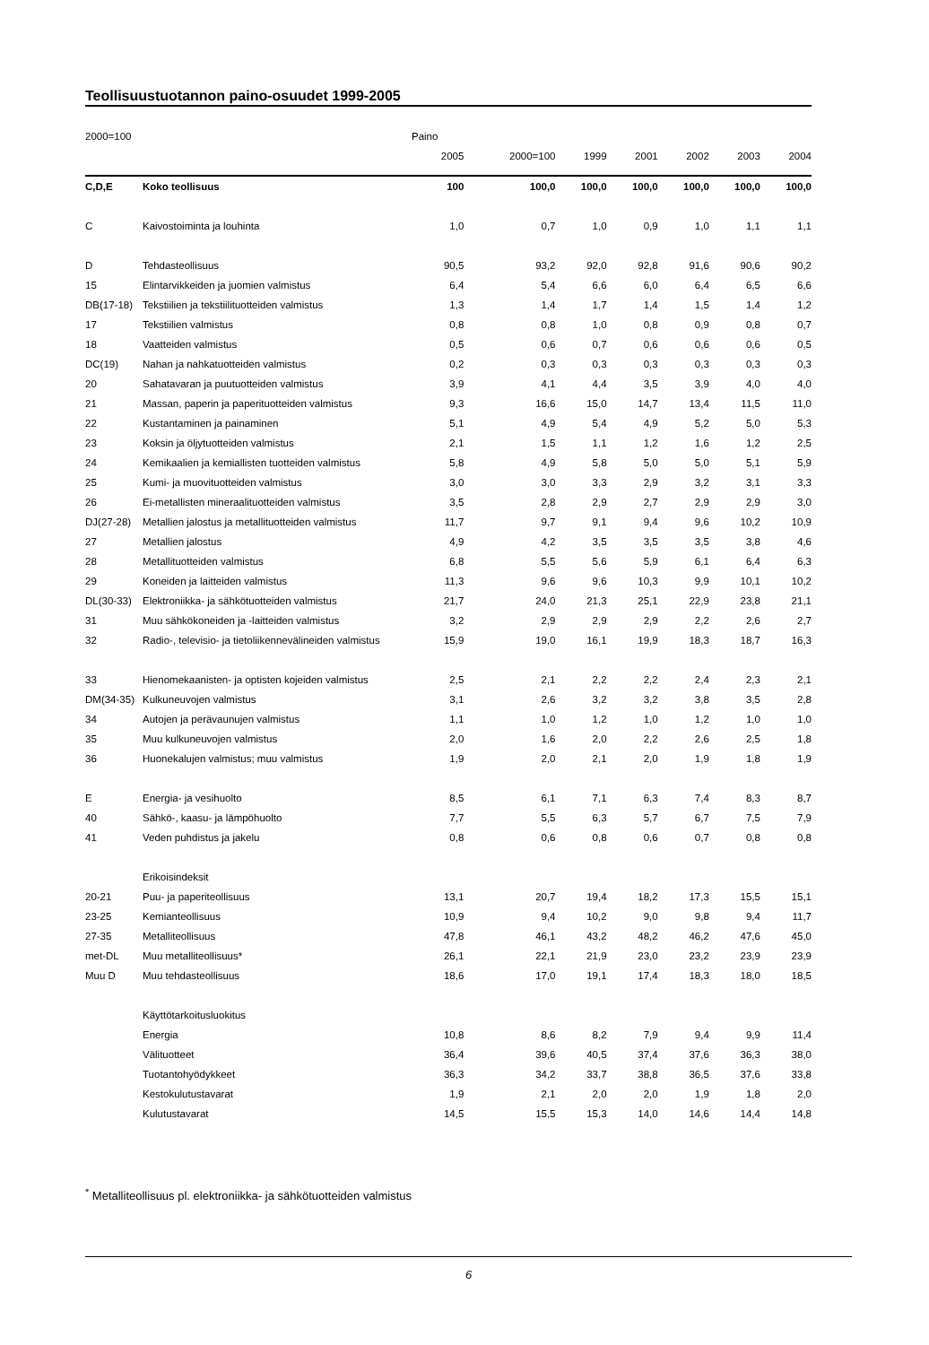Teollisuustuotannon paino-osuudet 1999-2005
| 2000=100 | | Paino | | | | | | |
| | | 2005 | 2000=100 | 1999 | 2001 | 2002 | 2003 | 2004 |
| C,D,E | Koko teollisuus | 100 | 100,0 | 100,0 | 100,0 | 100,0 | 100,0 | 100,0 |
| C | Kaivostoiminta ja louhinta | 1,0 | 0,7 | 1,0 | 0,9 | 1,0 | 1,1 | 1,1 |
| D | Tehdasteollisuus | 90,5 | 93,2 | 92,0 | 92,8 | 91,6 | 90,6 | 90,2 |
| 15 | Elintarvikkeiden ja juomien valmistus | 6,4 | 5,4 | 6,6 | 6,0 | 6,4 | 6,5 | 6,6 |
| DB(17-18) | Tekstiilien ja tekstiilituotteiden valmistus | 1,3 | 1,4 | 1,7 | 1,4 | 1,5 | 1,4 | 1,2 |
| 17 | Tekstiilien valmistus | 0,8 | 0,8 | 1,0 | 0,8 | 0,9 | 0,8 | 0,7 |
| 18 | Vaatteiden valmistus | 0,5 | 0,6 | 0,7 | 0,6 | 0,6 | 0,6 | 0,5 |
| DC(19) | Nahan ja nahkatuotteiden valmistus | 0,2 | 0,3 | 0,3 | 0,3 | 0,3 | 0,3 | 0,3 |
| 20 | Sahatavaran ja puutuotteiden valmistus | 3,9 | 4,1 | 4,4 | 3,5 | 3,9 | 4,0 | 4,0 |
| 21 | Massan, paperin ja paperituotteiden valmistus | 9,3 | 16,6 | 15,0 | 14,7 | 13,4 | 11,5 | 11,0 |
| 22 | Kustantaminen ja painaminen | 5,1 | 4,9 | 5,4 | 4,9 | 5,2 | 5,0 | 5,3 |
| 23 | Koksin ja öljytuotteiden valmistus | 2,1 | 1,5 | 1,1 | 1,2 | 1,6 | 1,2 | 2,5 |
| 24 | Kemikaalien ja kemiallisten tuotteiden valmistus | 5,8 | 4,9 | 5,8 | 5,0 | 5,0 | 5,1 | 5,9 |
| 25 | Kumi- ja muovituotteiden valmistus | 3,0 | 3,0 | 3,3 | 2,9 | 3,2 | 3,1 | 3,3 |
| 26 | Ei-metallisten mineraalituotteiden valmistus | 3,5 | 2,8 | 2,9 | 2,7 | 2,9 | 2,9 | 3,0 |
| DJ(27-28) | Metallien jalostus ja metallituotteiden valmistus | 11,7 | 9,7 | 9,1 | 9,4 | 9,6 | 10,2 | 10,9 |
| 27 | Metallien jalostus | 4,9 | 4,2 | 3,5 | 3,5 | 3,5 | 3,8 | 4,6 |
| 28 | Metallituotteiden valmistus | 6,8 | 5,5 | 5,6 | 5,9 | 6,1 | 6,4 | 6,3 |
| 29 | Koneiden ja laitteiden valmistus | 11,3 | 9,6 | 9,6 | 10,3 | 9,9 | 10,1 | 10,2 |
| DL(30-33) | Elektroniikka- ja sähkötuotteiden valmistus | 21,7 | 24,0 | 21,3 | 25,1 | 22,9 | 23,8 | 21,1 |
| 31 | Muu sähkökoneiden ja -laitteiden valmistus | 3,2 | 2,9 | 2,9 | 2,9 | 2,2 | 2,6 | 2,7 |
| 32 | Radio-, televisio- ja tietoliikennevälineiden valmistus | 15,9 | 19,0 | 16,1 | 19,9 | 18,3 | 18,7 | 16,3 |
| 33 | Hienomekaanisten- ja optisten kojeiden valmistus | 2,5 | 2,1 | 2,2 | 2,2 | 2,4 | 2,3 | 2,1 |
| DM(34-35) | Kulkuneuvojen valmistus | 3,1 | 2,6 | 3,2 | 3,2 | 3,8 | 3,5 | 2,8 |
| 34 | Autojen ja perävaunujen valmistus | 1,1 | 1,0 | 1,2 | 1,0 | 1,2 | 1,0 | 1,0 |
| 35 | Muu kulkuneuvojen valmistus | 2,0 | 1,6 | 2,0 | 2,2 | 2,6 | 2,5 | 1,8 |
| 36 | Huonekalujen valmistus; muu valmistus | 1,9 | 2,0 | 2,1 | 2,0 | 1,9 | 1,8 | 1,9 |
| E | Energia- ja vesihuolto | 8,5 | 6,1 | 7,1 | 6,3 | 7,4 | 8,3 | 8,7 |
| 40 | Sähkö-, kaasu- ja lämpöhuolto | 7,7 | 5,5 | 6,3 | 5,7 | 6,7 | 7,5 | 7,9 |
| 41 | Veden puhdistus ja jakelu | 0,8 | 0,6 | 0,8 | 0,6 | 0,7 | 0,8 | 0,8 |
| | Erikoisindeksit | | | | | | | |
| 20-21 | Puu- ja paperiteollisuus | 13,1 | 20,7 | 19,4 | 18,2 | 17,3 | 15,5 | 15,1 |
| 23-25 | Kemianteollisuus | 10,9 | 9,4 | 10,2 | 9,0 | 9,8 | 9,4 | 11,7 |
| 27-35 | Metalliteollisuus | 47,8 | 46,1 | 43,2 | 48,2 | 46,2 | 47,6 | 45,0 |
| met-DL | Muu metalliteollisuus* | 26,1 | 22,1 | 21,9 | 23,0 | 23,2 | 23,9 | 23,9 |
| Muu D | Muu tehdasteollisuus | 18,6 | 17,0 | 19,1 | 17,4 | 18,3 | 18,0 | 18,5 |
| | Käyttötarkoitusluokitus | | | | | | | |
| | Energia | 10,8 | 8,6 | 8,2 | 7,9 | 9,4 | 9,9 | 11,4 |
| | Välituotteet | 36,4 | 39,6 | 40,5 | 37,4 | 37,6 | 36,3 | 38,0 |
| | Tuotantohyödykkeet | 36,3 | 34,2 | 33,7 | 38,8 | 36,5 | 37,6 | 33,8 |
| | Kestokulutustavarat | 1,9 | 2,1 | 2,0 | 2,0 | 1,9 | 1,8 | 2,0 |
| | Kulutustavarat | 14,5 | 15,5 | 15,3 | 14,0 | 14,6 | 14,4 | 14,8 |
<sup>*</sup> Metalliteollisuus pl. elektroniikka- ja sähkötuotteiden valmistus
6